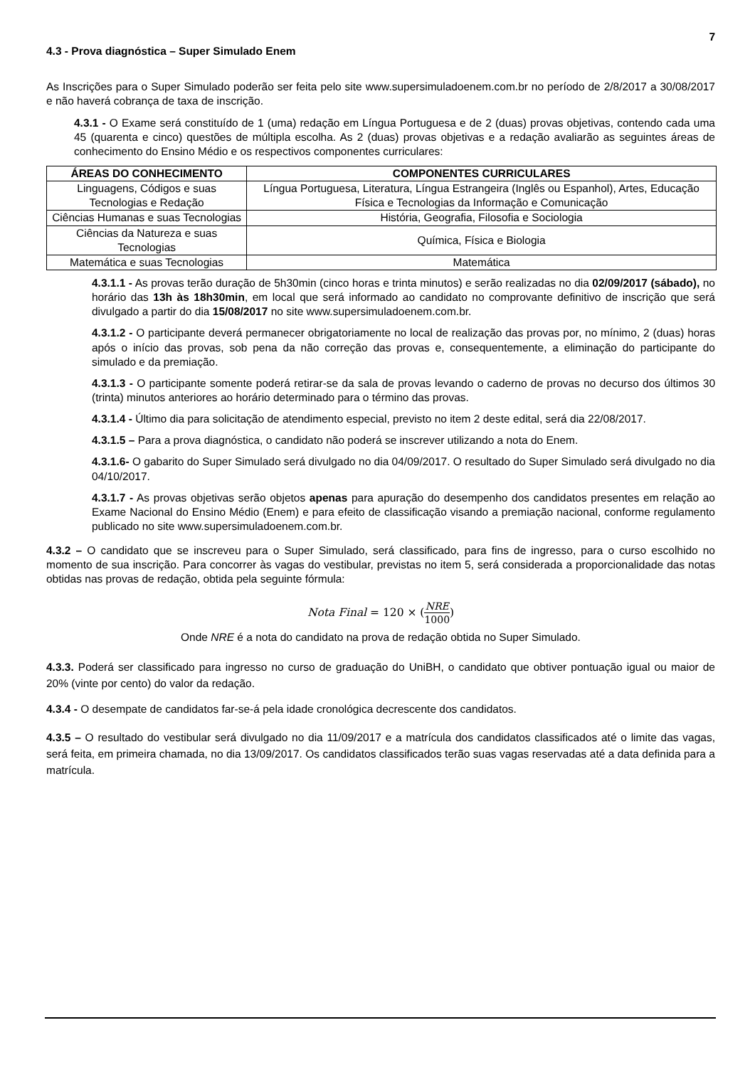7
4.3 - Prova diagnóstica – Super Simulado Enem
As Inscrições para o Super Simulado poderão ser feita pelo site www.supersimuladoenem.com.br no período de 2/8/2017 a 30/08/2017 e não haverá cobrança de taxa de inscrição.
4.3.1 - O Exame será constituído de 1 (uma) redação em Língua Portuguesa e de 2 (duas) provas objetivas, contendo cada uma 45 (quarenta e cinco) questões de múltipla escolha. As 2 (duas) provas objetivas e a redação avaliarão as seguintes áreas de conhecimento do Ensino Médio e os respectivos componentes curriculares:
| ÁREAS DO CONHECIMENTO | COMPONENTES CURRICULARES |
| --- | --- |
| Linguagens, Códigos e suas Tecnologias e Redação | Língua Portuguesa, Literatura, Língua Estrangeira (Inglês ou Espanhol), Artes, Educação Física e Tecnologias da Informação e Comunicação |
| Ciências Humanas e suas Tecnologias | História, Geografia, Filosofia e Sociologia |
| Ciências da Natureza e suas Tecnologias | Química, Física e Biologia |
| Matemática e suas Tecnologias | Matemática |
4.3.1.1 - As provas terão duração de 5h30min (cinco horas e trinta minutos) e serão realizadas no dia 02/09/2017 (sábado), no horário das 13h às 18h30min, em local que será informado ao candidato no comprovante definitivo de inscrição que será divulgado a partir do dia 15/08/2017 no site www.supersimuladoenem.com.br.
4.3.1.2 - O participante deverá permanecer obrigatoriamente no local de realização das provas por, no mínimo, 2 (duas) horas após o início das provas, sob pena da não correção das provas e, consequentemente, a eliminação do participante do simulado e da premiação.
4.3.1.3 - O participante somente poderá retirar-se da sala de provas levando o caderno de provas no decurso dos últimos 30 (trinta) minutos anteriores ao horário determinado para o término das provas.
4.3.1.4 - Último dia para solicitação de atendimento especial, previsto no item 2 deste edital, será dia 22/08/2017.
4.3.1.5 – Para a prova diagnóstica, o candidato não poderá se inscrever utilizando a nota do Enem.
4.3.1.6- O gabarito do Super Simulado será divulgado no dia 04/09/2017. O resultado do Super Simulado será divulgado no dia 04/10/2017.
4.3.1.7 - As provas objetivas serão objetos apenas para apuração do desempenho dos candidatos presentes em relação ao Exame Nacional do Ensino Médio (Enem) e para efeito de classificação visando a premiação nacional, conforme regulamento publicado no site www.supersimuladoenem.com.br.
4.3.2 – O candidato que se inscreveu para o Super Simulado, será classificado, para fins de ingresso, para o curso escolhido no momento de sua inscrição. Para concorrer às vagas do vestibular, previstas no item 5, será considerada a proporcionalidade das notas obtidas nas provas de redação, obtida pela seguinte fórmula:
Nota Final = 120 × (NRE 1000)
Onde NRE é a nota do candidato na prova de redação obtida no Super Simulado.
4.3.3. Poderá ser classificado para ingresso no curso de graduação do UniBH, o candidato que obtiver pontuação igual ou maior de 20% (vinte por cento) do valor da redação.
4.3.4 - O desempate de candidatos far-se-á pela idade cronológica decrescente dos candidatos.
4.3.5 – O resultado do vestibular será divulgado no dia 11/09/2017 e a matrícula dos candidatos classificados até o limite das vagas, será feita, em primeira chamada, no dia 13/09/2017. Os candidatos classificados terão suas vagas reservadas até a data definida para a matrícula.